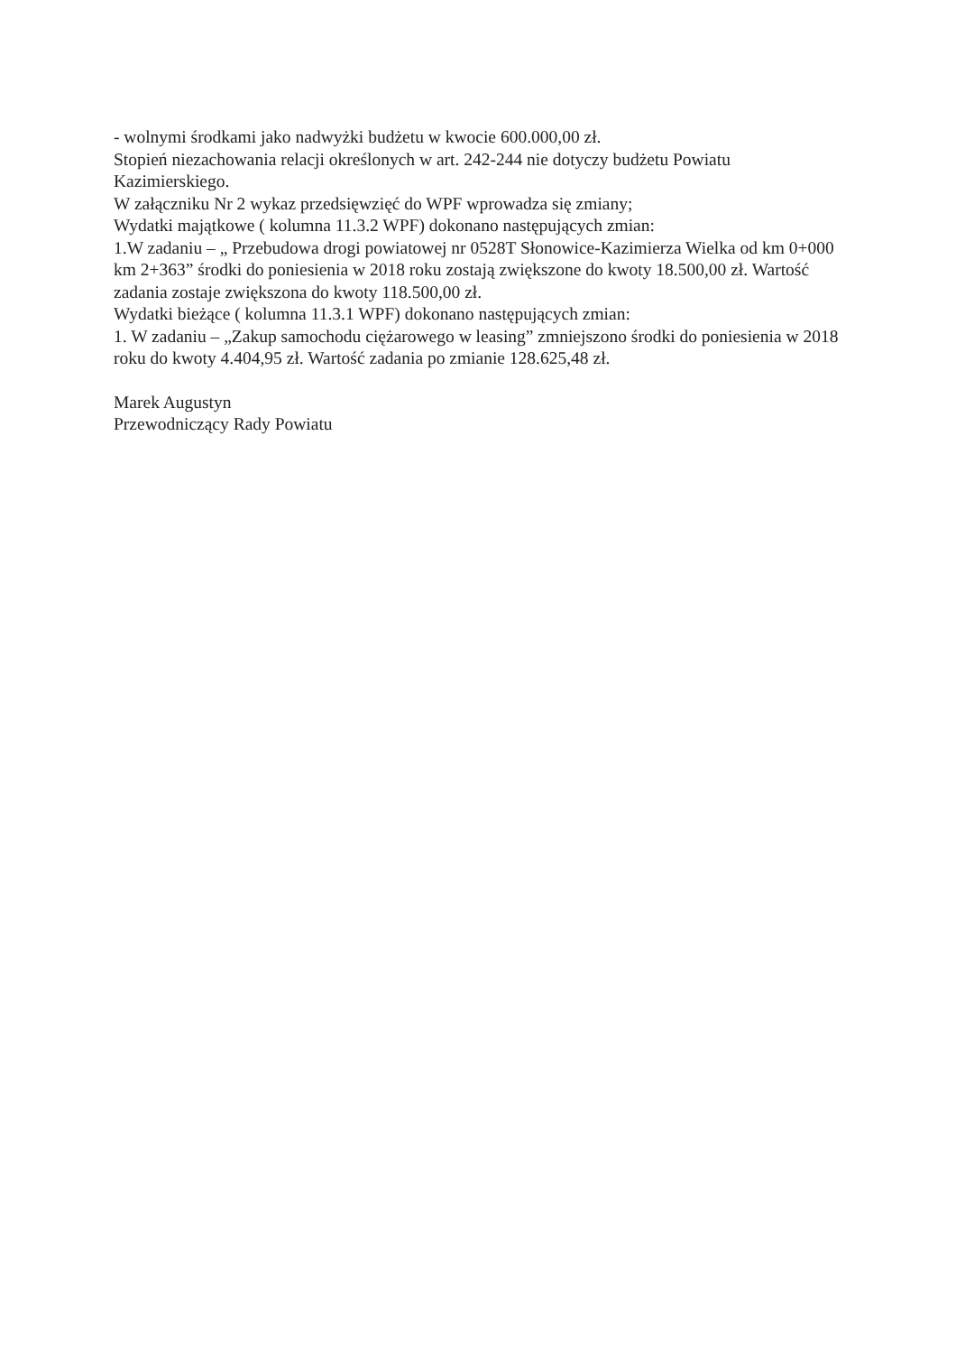- wolnymi środkami jako nadwyżki budżetu w kwocie 600.000,00 zł.
Stopień niezachowania relacji określonych w art. 242-244 nie dotyczy budżetu Powiatu Kazimierskiego.
W załączniku Nr 2 wykaz przedsięwzięć do WPF wprowadza się zmiany;
Wydatki majątkowe ( kolumna 11.3.2 WPF) dokonano następujących zmian:
1.W zadaniu – „ Przebudowa drogi powiatowej nr 0528T Słonowice-Kazimierza Wielka od km 0+000 km 2+363” środki do poniesienia w 2018 roku zostają zwiększone do kwoty 18.500,00 zł. Wartość zadania zostaje zwiększona do kwoty 118.500,00 zł.
Wydatki bieżące ( kolumna 11.3.1 WPF) dokonano następujących zmian:
1. W zadaniu – „Zakup samochodu ciężarowego w leasing” zmniejszono środki do poniesienia w 2018 roku do kwoty 4.404,95 zł. Wartość zadania po zmianie 128.625,48 zł.
Marek Augustyn
Przewodniczący Rady Powiatu